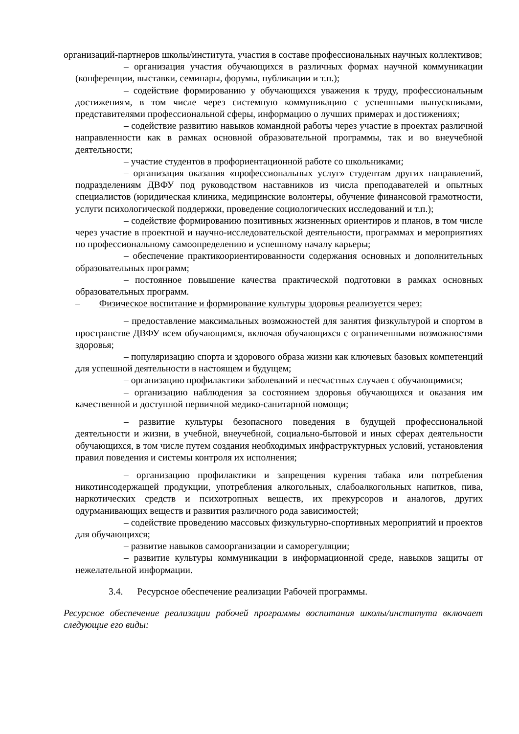организаций-партнеров школы/института, участия в составе профессиональных научных коллективов;
– организация участия обучающихся в различных формах научной коммуникации (конференции, выставки, семинары, форумы, публикации и т.п.);
– содействие формированию у обучающихся уважения к труду, профессиональным достижениям, в том числе через системную коммуникацию с успешными выпускниками, представителями профессиональной сферы, информацию о лучших примерах и достижениях;
– содействие развитию навыков командной работы через участие в проектах различной направленности как в рамках основной образовательной программы, так и во внеучебной деятельности;
– участие студентов в профориентационной работе со школьниками;
– организация оказания «профессиональных услуг» студентам других направлений, подразделениям ДВФУ под руководством наставников из числа преподавателей и опытных специалистов (юридическая клиника, медицинские волонтеры, обучение финансовой грамотности, услуги психологической поддержки, проведение социологических исследований и т.п.);
– содействие формированию позитивных жизненных ориентиров и планов, в том числе через участие в проектной и научно-исследовательской деятельности, программах и мероприятиях по профессиональному самоопределению и успешному началу карьеры;
– обеспечение практикоориентированности содержания основных и дополнительных образовательных программ;
– постоянное повышение качества практической подготовки в рамках основных образовательных программ.
– Физическое воспитание и формирование культуры здоровья реализуется через:
– предоставление максимальных возможностей для занятия физкультурой и спортом в пространстве ДВФУ всем обучающимся, включая обучающихся с ограниченными возможностями здоровья;
– популяризацию спорта и здорового образа жизни как ключевых базовых компетенций для успешной деятельности в настоящем и будущем;
– организацию профилактики заболеваний и несчастных случаев с обучающимися;
– организацию наблюдения за состоянием здоровья обучающихся и оказания им качественной и доступной первичной медико-санитарной помощи;
– развитие культуры безопасного поведения в будущей профессиональной деятельности и жизни, в учебной, внеучебной, социально-бытовой и иных сферах деятельности обучающихся, в том числе путем создания необходимых инфраструктурных условий, установления правил поведения и системы контроля их исполнения;
– организацию профилактики и запрещения курения табака или потребления никотинсодержащей продукции, употребления алкогольных, слабоалкогольных напитков, пива, наркотических средств и психотропных веществ, их прекурсоров и аналогов, других одурманивающих веществ и развития различного рода зависимостей;
– содействие проведению массовых физкультурно-спортивных мероприятий и проектов для обучающихся;
– развитие навыков самоорганизации и саморегуляции;
– развитие культуры коммуникации в информационной среде, навыков защиты от нежелательной информации.
3.4. Ресурсное обеспечение реализации Рабочей программы.
Ресурсное обеспечение реализации рабочей программы воспитания школы/института включает следующие его виды: